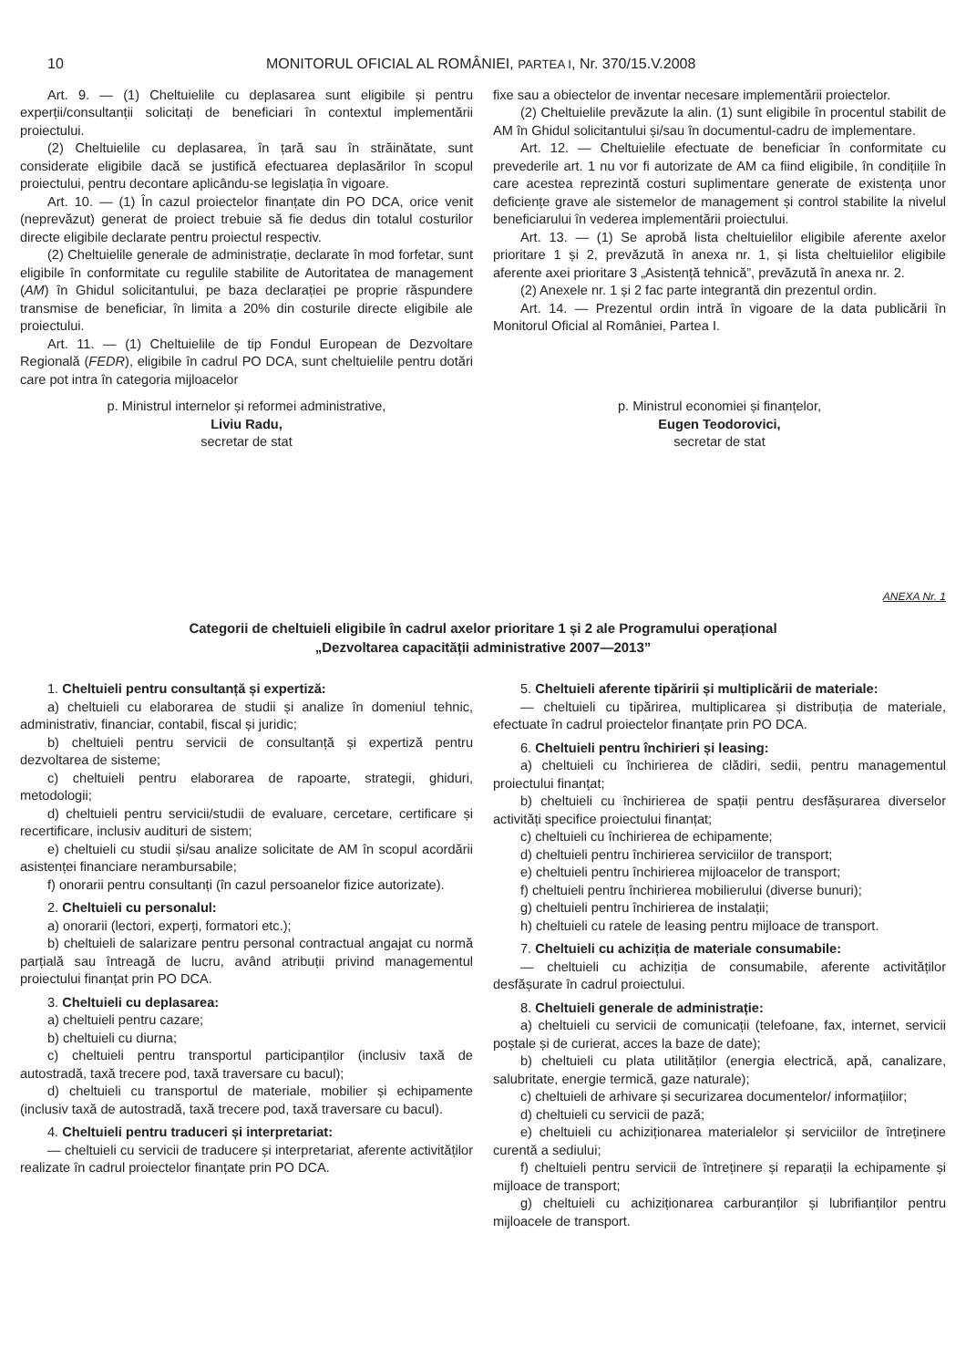10 MONITORUL OFICIAL AL ROMÂNIEI, PARTEA I, Nr. 370/15.V.2008
Art. 9. — (1) Cheltuielile cu deplasarea sunt eligibile și pentru experții/consultanții solicitați de beneficiari în contextul implementării proiectului.
(2) Cheltuielile cu deplasarea, în țară sau în străinătate, sunt considerate eligibile dacă se justifică efectuarea deplasărilor în scopul proiectului, pentru decontare aplicându-se legislația în vigoare.
Art. 10. — (1) În cazul proiectelor finanțate din PO DCA, orice venit (neprevăzut) generat de proiect trebuie să fie dedus din totalul costurilor directe eligibile declarate pentru proiectul respectiv.
(2) Cheltuielile generale de administrație, declarate în mod forfetar, sunt eligibile în conformitate cu regulile stabilite de Autoritatea de management (AM) în Ghidul solicitantului, pe baza declarației pe proprie răspundere transmise de beneficiar, în limita a 20% din costurile directe eligibile ale proiectului.
Art. 11. — (1) Cheltuielile de tip Fondul European de Dezvoltare Regională (FEDR), eligibile în cadrul PO DCA, sunt cheltuielile pentru dotări care pot intra în categoria mijloacelor
fixe sau a obiectelor de inventar necesare implementării proiectelor.
(2) Cheltuielile prevăzute la alin. (1) sunt eligibile în procentul stabilit de AM în Ghidul solicitantului și/sau în documentul-cadru de implementare.
Art. 12. — Cheltuielile efectuate de beneficiar în conformitate cu prevederile art. 1 nu vor fi autorizate de AM ca fiind eligibile, în condițiile în care acestea reprezintă costuri suplimentare generate de existența unor deficiențe grave ale sistemelor de management și control stabilite la nivelul beneficiarului în vederea implementării proiectului.
Art. 13. — (1) Se aprobă lista cheltuielilor eligibile aferente axelor prioritare 1 și 2, prevăzută în anexa nr. 1, și lista cheltuielilor eligibile aferente axei prioritare 3 „Asistență tehnică”, prevăzută în anexa nr. 2.
(2) Anexele nr. 1 și 2 fac parte integrantă din prezentul ordin.
Art. 14. — Prezentul ordin intră în vigoare de la data publicării în Monitorul Oficial al României, Partea I.
p. Ministrul internelor și reformei administrative,
Liviu Radu,
secretar de stat
p. Ministrul economiei și finanțelor,
Eugen Teodorovici,
secretar de stat
ANEXA Nr. 1
Categorii de cheltuieli eligibile în cadrul axelor prioritare 1 și 2 ale Programului operațional
„Dezvoltarea capacității administrative 2007—2013”
1. Cheltuieli pentru consultanță și expertiză:
a) cheltuieli cu elaborarea de studii și analize în domeniul tehnic, administrativ, financiar, contabil, fiscal și juridic;
b) cheltuieli pentru servicii de consultanță și expertiză pentru dezvoltarea de sisteme;
c) cheltuieli pentru elaborarea de rapoarte, strategii, ghiduri, metodologii;
d) cheltuieli pentru servicii/studii de evaluare, cercetare, certificare și recertificare, inclusiv audituri de sistem;
e) cheltuieli cu studii și/sau analize solicitate de AM în scopul acordării asistenței financiare nerambursabile;
f) onorarii pentru consultanți (în cazul persoanelor fizice autorizate).
2. Cheltuieli cu personalul:
a) onorarii (lectori, experți, formatori etc.);
b) cheltuieli de salarizare pentru personal contractual angajat cu normă parțială sau întreagă de lucru, având atribuții privind managementul proiectului finanțat prin PO DCA.
3. Cheltuieli cu deplasarea:
a) cheltuieli pentru cazare;
b) cheltuieli cu diurna;
c) cheltuieli pentru transportul participanților (inclusiv taxă de autostradă, taxă trecere pod, taxă traversare cu bacul);
d) cheltuieli cu transportul de materiale, mobilier și echipamente (inclusiv taxă de autostradă, taxă trecere pod, taxă traversare cu bacul).
4. Cheltuieli pentru traduceri și interpretariat:
— cheltuieli cu servicii de traducere și interpretariat, aferente activităților realizate în cadrul proiectelor finanțate prin PO DCA.
5. Cheltuieli aferente tipăririi și multiplicării de materiale:
— cheltuieli cu tipărirea, multiplicarea și distribuția de materiale, efectuate în cadrul proiectelor finanțate prin PO DCA.
6. Cheltuieli pentru închirieri și leasing:
a) cheltuieli cu închirierea de clădiri, sedii, pentru managementul proiectului finanțat;
b) cheltuieli cu închirierea de spații pentru desfășurarea diverselor activități specifice proiectului finanțat;
c) cheltuieli cu închirierea de echipamente;
d) cheltuieli pentru închirierea serviciilor de transport;
e) cheltuieli pentru închirierea mijloacelor de transport;
f) cheltuieli pentru închirierea mobilierului (diverse bunuri);
g) cheltuieli pentru închirierea de instalații;
h) cheltuieli cu ratele de leasing pentru mijloace de transport.
7. Cheltuieli cu achiziția de materiale consumabile:
— cheltuieli cu achiziția de consumabile, aferente activităților desfășurate în cadrul proiectului.
8. Cheltuieli generale de administrație:
a) cheltuieli cu servicii de comunicații (telefoane, fax, internet, servicii poștale și de curierat, acces la baze de date);
b) cheltuieli cu plata utilităților (energia electrică, apă, canalizare, salubritate, energie termică, gaze naturale);
c) cheltuieli de arhivare și securizarea documentelor/ informațiilor;
d) cheltuieli cu servicii de pază;
e) cheltuieli cu achiziționarea materialelor și serviciilor de întreținere curentă a sediului;
f) cheltuieli pentru servicii de întreținere și reparații la echipamente și mijloace de transport;
g) cheltuieli cu achiziționarea carburanților și lubrifianților pentru mijloacele de transport.